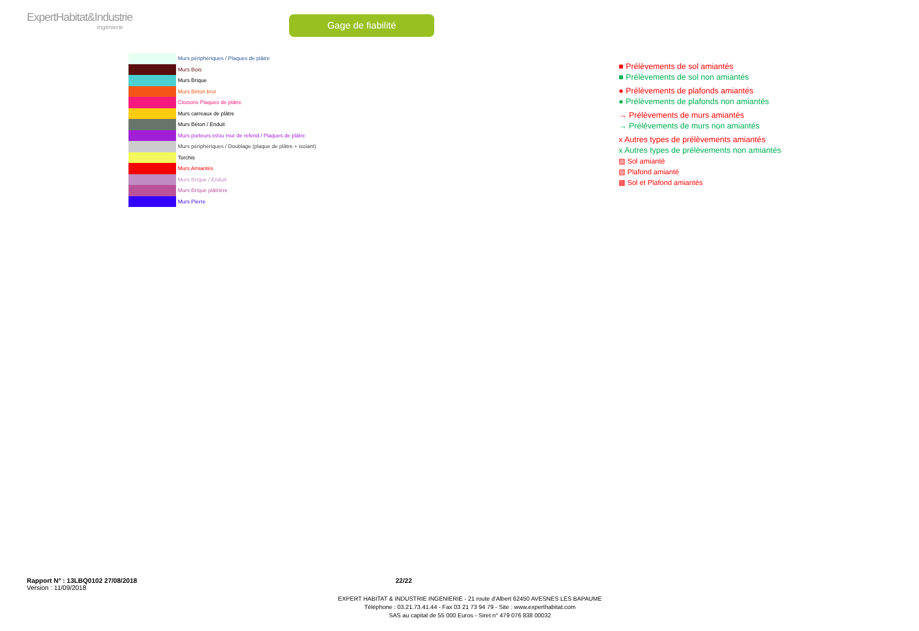ExpertHabitat&Industrie
Ingénierie
Gage de fiabilité
| | Murs périphériques / Plaques de plâtre |
| | Murs Bois |
| | Murs Brique |
| | Murs Béton brut |
| | Cloisons Plaques de plâtre |
| | Murs carreaux de plâtre |
| | Murs Béton / Enduit |
| | Murs porteurs et/ou mur de refend / Plaques de plâtre |
| | Murs périphériques / Doublage (plaque de plâtre + isolant) |
| | Torchis |
| | Murs Amiantés |
| | Murs Brique / Enduit |
| | Murs Brique plâtrière |
| | Murs Pierre |
■ Prélèvements de sol amiantés
■ Prélèvements de sol non amiantés
● Prélèvements de plafonds amiantés
● Prélèvements de plafonds non amiantés
→ Prélèvements de murs amiantés
→ Prélèvements de murs non amiantés
x Autres types de prélèvements amiantés
x Autres types de prélèvements non amiantés
▨ Sol amianté
▧ Plafond amianté
▩ Sol et Plafond amiantés
Rapport N° : 13LBQ0102 27/08/2018 22/22
Version : 11/09/2018
EXPERT HABITAT & INDUSTRIE INGENIERIE - 21 route d'Albert 62450 AVESNES LES BAPAUME
Téléphone : 03.21.73.41.44 - Fax 03 21 73 94 79 - Site : www.experthabitat.com
SAS au capital de 55 000 Euros - Siret n° 479 076 838 00032